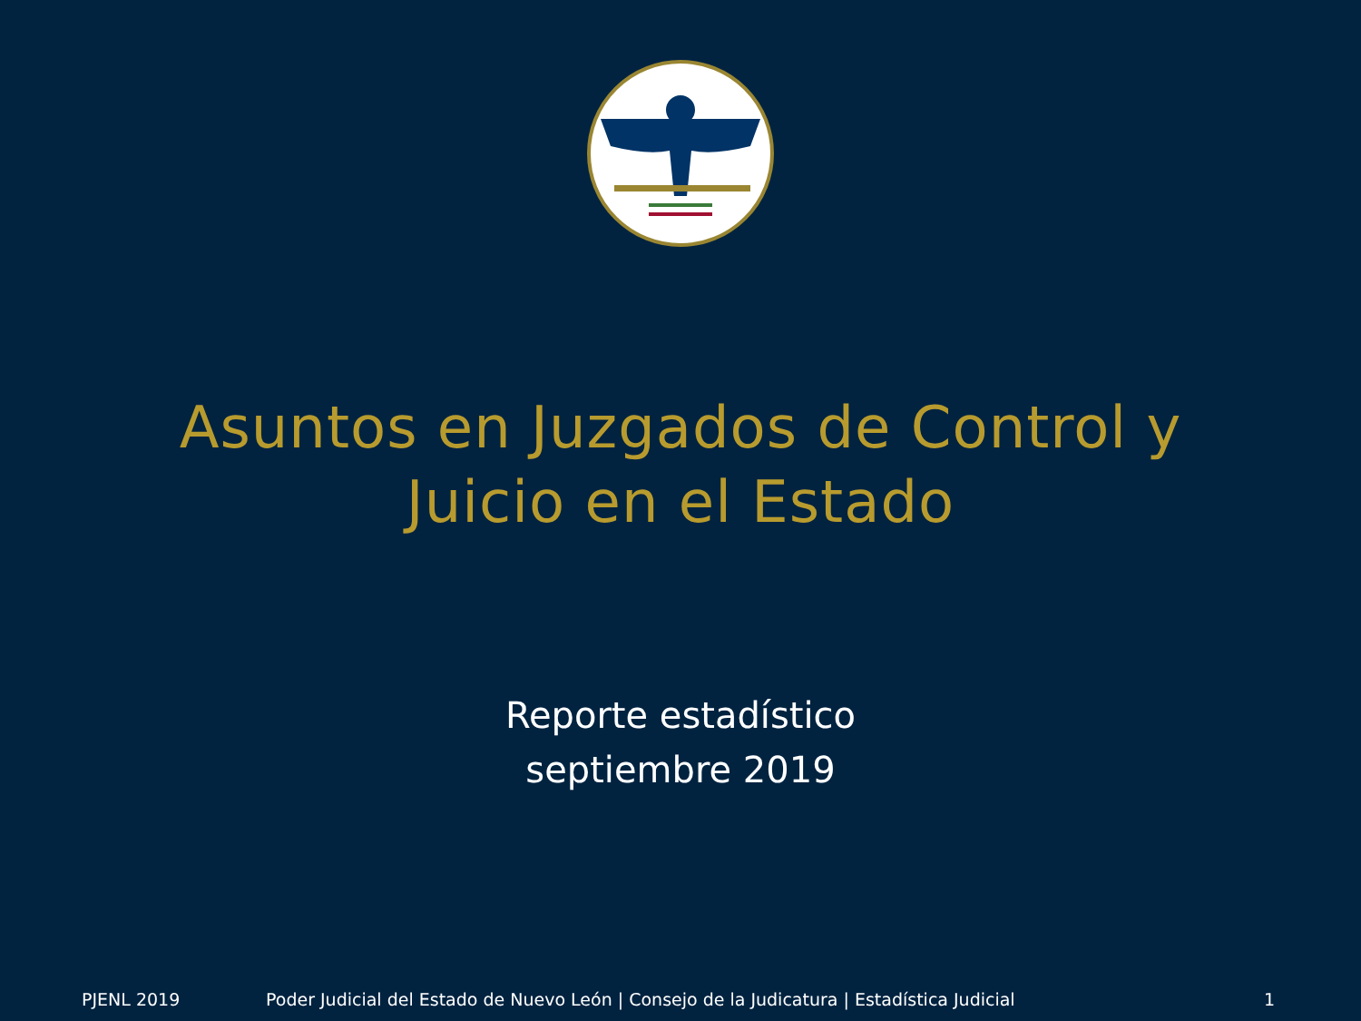Asuntos en Juzgados de Control y
Juicio en el Estado
Reporte estadístico
septiembre 2019
PJENL 2019 Poder Judicial del Estado de Nuevo León | Consejo de la Judicatura | Estadística Judicial 1